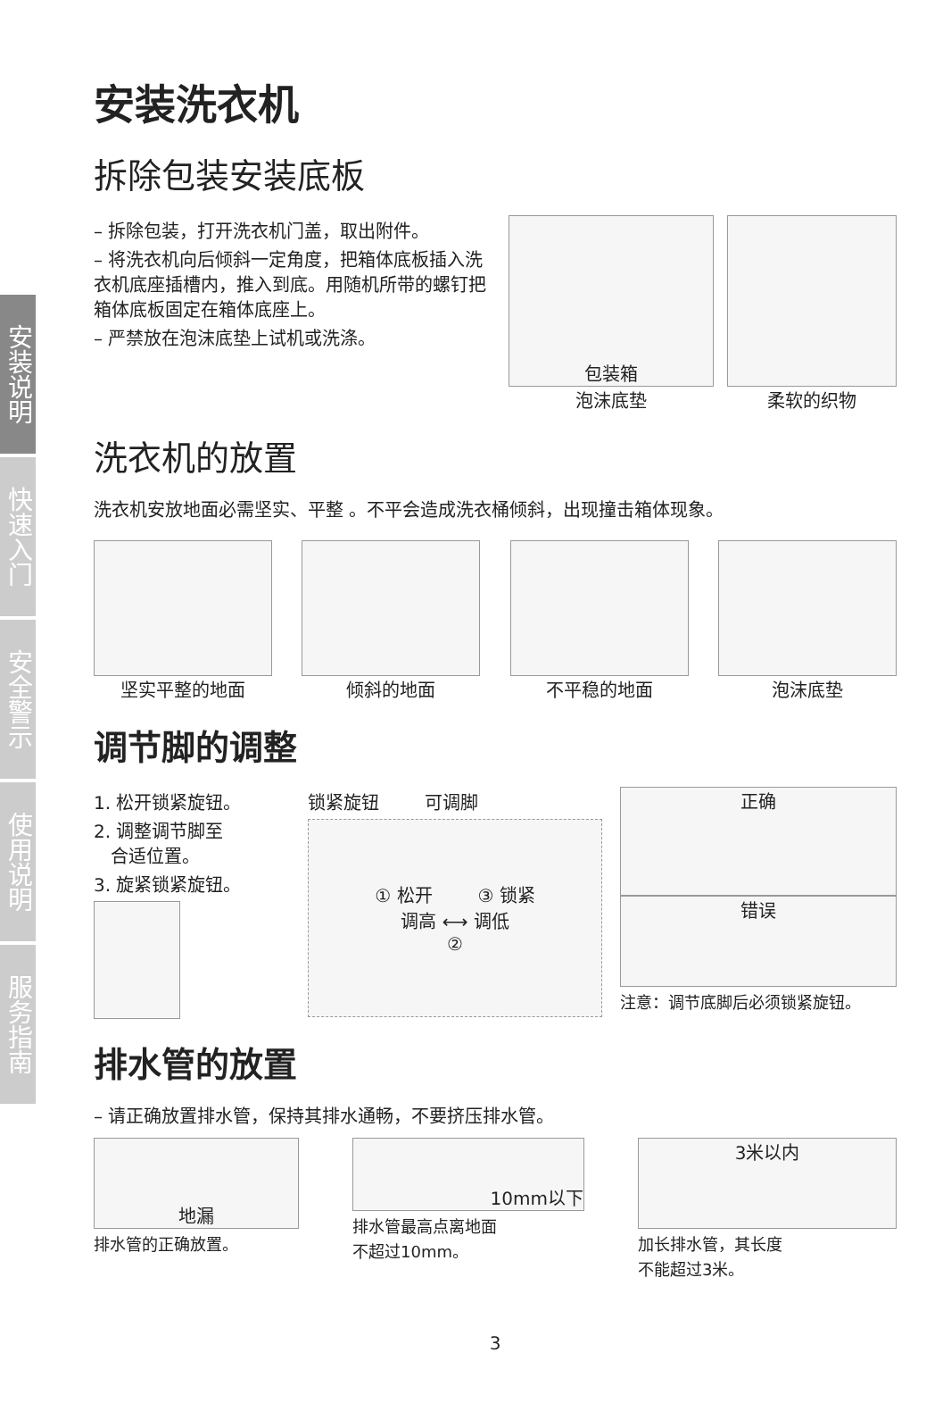安装说明
快速入门
安全警示
使用说明
服务指南
安装洗衣机
拆除包装安装底板
– 拆除包装，打开洗衣机门盖，取出附件。
– 将洗衣机向后倾斜一定角度，把箱体底板插入洗衣机底座插槽内，推入到底。用随机所带的螺钉把箱体底板固定在箱体底座上。
– 严禁放在泡沫底垫上试机或洗涤。
包装箱
泡沫底垫
柔软的织物
洗衣机的放置
洗衣机安放地面必需坚实、平整 。不平会造成洗衣桶倾斜，出现撞击箱体现象。
坚实平整的地面 倾斜的地面 不平稳的地面 泡沫底垫
调节脚的调整
1. 松开锁紧旋钮。
2. 调整调节脚至
合适位置。
3. 旋紧锁紧旋钮。
锁紧旋钮 可调脚
① 松开 ③ 锁紧
调高 ⟷ 调低
②
正确
错误
注意：调节底脚后必须锁紧旋钮。
排水管的放置
– 请正确放置排水管，保持其排水通畅，不要挤压排水管。
地漏
排水管的正确放置。
10mm以下
排水管最高点离地面
不超过10mm。
3米以内
加长排水管，其长度
不能超过3米。
3